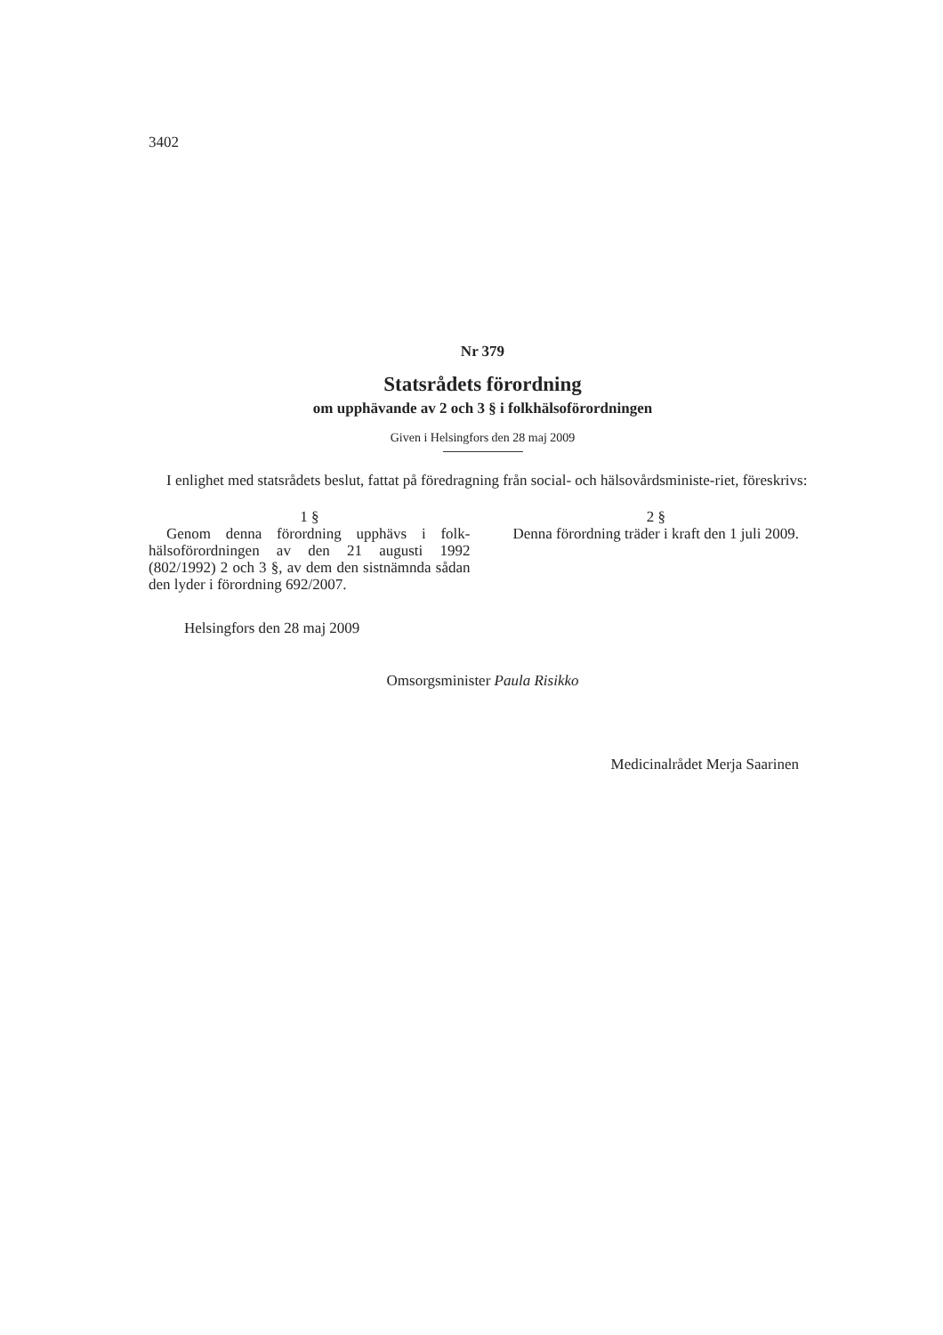3402
Nr 379
Statsrådets förordning
om upphävande av 2 och 3 § i folkhälsoförordningen
Given i Helsingfors den 28 maj 2009
I enlighet med statsrådets beslut, fattat på föredragning från social- och hälsovårdsministe-riet, föreskrivs:
1 §
Genom denna förordning upphävs i folk-hälsoförordningen av den 21 augusti 1992 (802/1992) 2 och 3 §, av dem den sistnämnda sådan den lyder i förordning 692/2007.
2 §
Denna förordning träder i kraft den 1 juli 2009.
Helsingfors den 28 maj 2009
Omsorgsminister Paula Risikko
Medicinalrådet Merja Saarinen